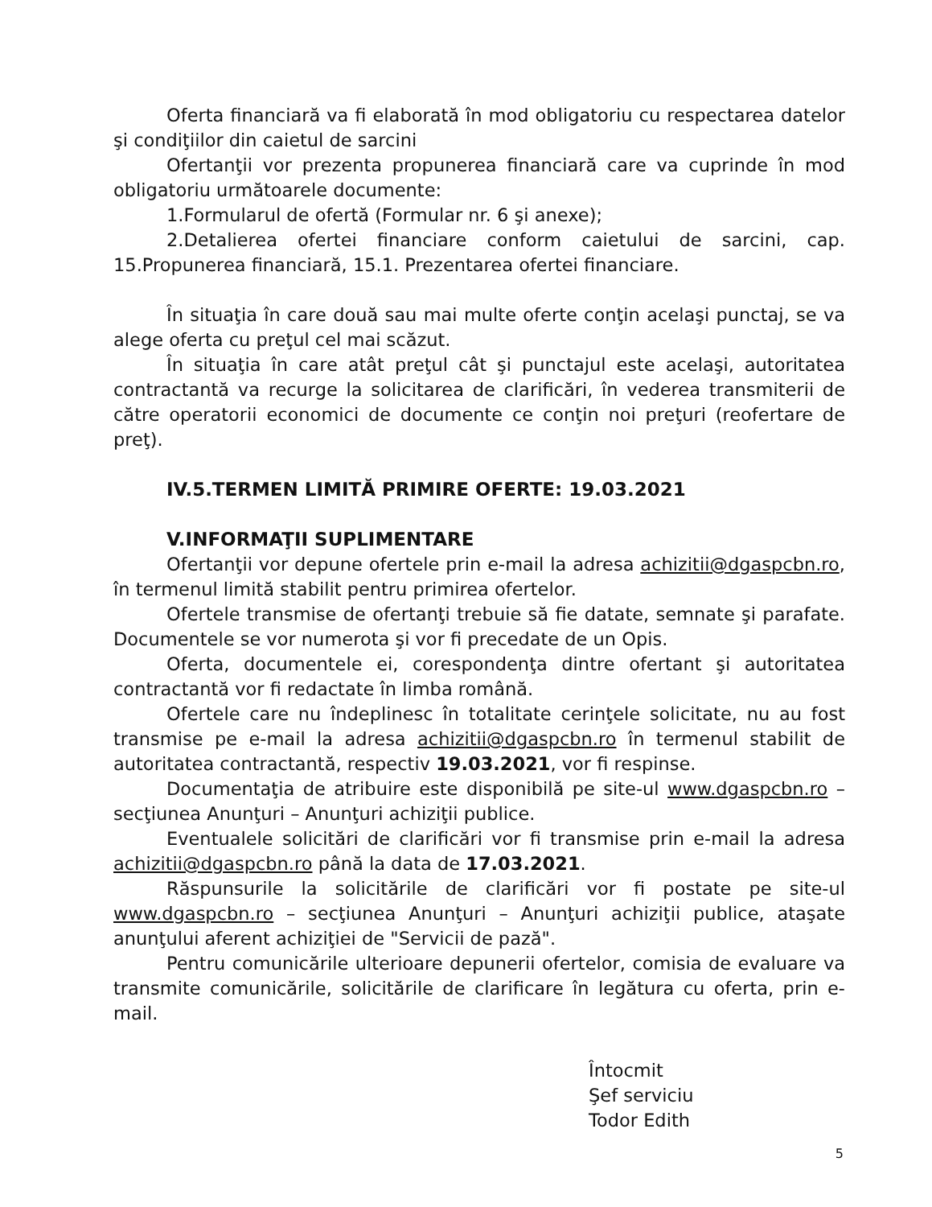Oferta financiară va fi elaborată în mod obligatoriu cu respectarea datelor şi condiţiilor din caietul de sarcini
Ofertanţii vor prezenta propunerea financiară care va cuprinde în mod obligatoriu următoarele documente:
1.Formularul de ofertă (Formular nr. 6 şi anexe);
2.Detalierea ofertei financiare conform caietului de sarcini, cap. 15.Propunerea financiară, 15.1. Prezentarea ofertei financiare.
În situaţia în care două sau mai multe oferte conţin acelaşi punctaj, se va alege oferta cu preţul cel mai scăzut.
În situaţia în care atât preţul cât şi punctajul este acelaşi, autoritatea contractantă va recurge la solicitarea de clarificări, în vederea transmiterii de către operatorii economici de documente ce conţin noi preţuri (reofertare de preţ).
IV.5.TERMEN LIMITĂ PRIMIRE OFERTE: 19.03.2021
V.INFORMAŢII SUPLIMENTARE
Ofertanţii vor depune ofertele prin e-mail la adresa achizitii@dgaspcbn.ro, în termenul limită stabilit pentru primirea ofertelor.
Ofertele transmise de ofertanţi trebuie să fie datate, semnate şi parafate. Documentele se vor numerota şi vor fi precedate de un Opis.
Oferta, documentele ei, corespondenţa dintre ofertant şi autoritatea contractantă vor fi redactate în limba română.
Ofertele care nu îndeplinesc în totalitate cerinţele solicitate, nu au fost transmise pe e-mail la adresa achizitii@dgaspcbn.ro în termenul stabilit de autoritatea contractantă, respectiv 19.03.2021, vor fi respinse.
Documentaţia de atribuire este disponibilă pe site-ul www.dgaspcbn.ro – secţiunea Anunţuri – Anunţuri achiziţii publice.
Eventualele solicitări de clarificări vor fi transmise prin e-mail la adresa achizitii@dgaspcbn.ro până la data de 17.03.2021.
Răspunsurile la solicitările de clarificări vor fi postate pe site-ul www.dgaspcbn.ro – secţiunea Anunţuri – Anunţuri achiziţii publice, ataşate anunţului aferent achiziţiei de "Servicii de pază".
Pentru comunicările ulterioare depunerii ofertelor, comisia de evaluare va transmite comunicările, solicitările de clarificare în legătura cu oferta, prin e-mail.
Întocmit
Şef serviciu
Todor Edith
5